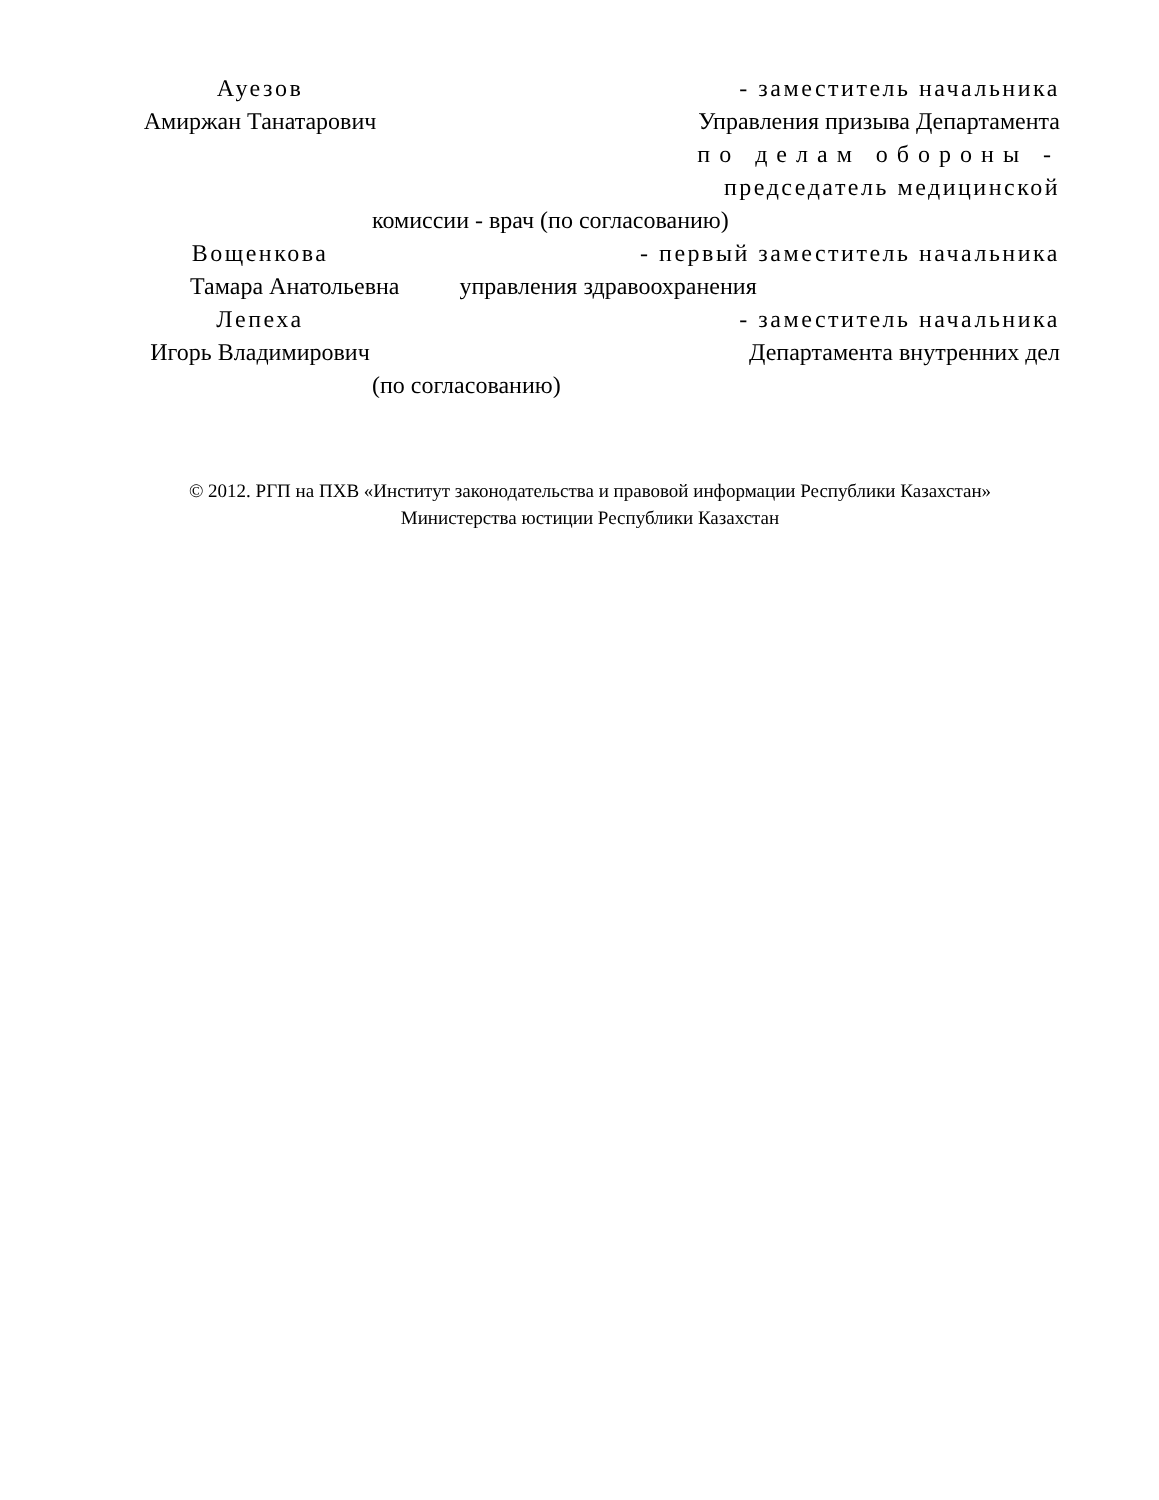Ауезов - заместитель начальника
Амиржан Танатарович Управления призыва Департамента
по делам обороны -
председатель медицинской
комиссии - врач (по согласованию)
Вощенкова - первый заместитель начальника
Тамара Анатольевна управления здравоохранения
Лепеха - заместитель начальника
Игорь Владимирович Департамента внутренних дел
(по согласованию)
© 2012. РГП на ПХВ «Институт законодательства и правовой информации Республики Казахстан»
Министерства юстиции Республики Казахстан